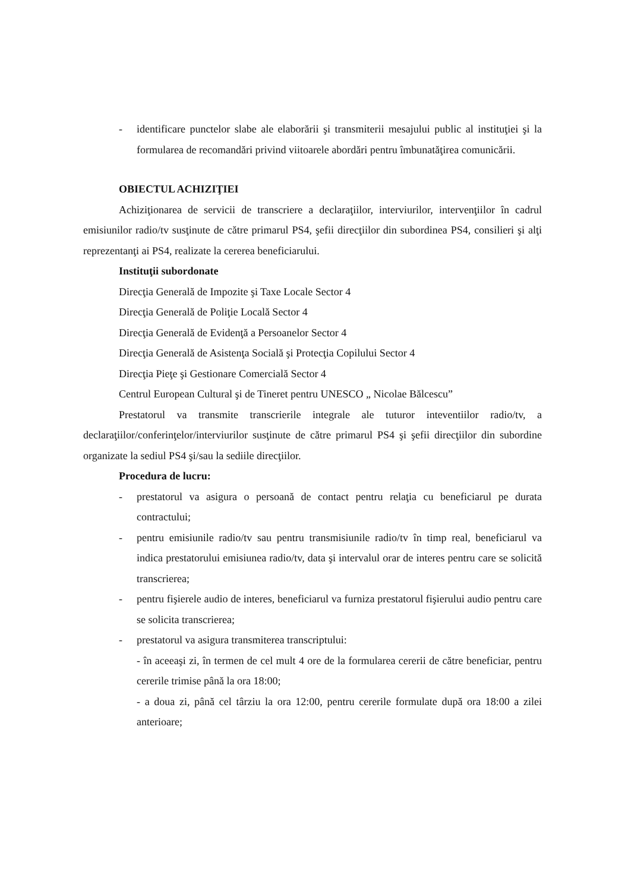- identificare punctelor slabe ale elaborării şi transmiterii mesajului public al instituţiei şi la formularea de recomandări privind viitoarele abordări pentru îmbunatăţirea comunicării.
OBIECTUL ACHIZIŢIEI
Achiziţionarea de servicii de transcriere a declaraţiilor, interviurilor, intervenţiilor în cadrul emisiunilor radio/tv susţinute de către primarul PS4, şefii direcţiilor din subordinea PS4, consilieri şi alţi reprezentanţi ai PS4, realizate la cererea beneficiarului.
Instituţii subordonate
Direcţia Generală de Impozite şi Taxe Locale Sector 4
Direcţia Generală de Poliţie Locală Sector 4
Direcţia Generală de Evidenţă a Persoanelor Sector 4
Direcţia Generală de Asistenţa Socială şi Protecţia Copilului Sector 4
Direcţia Pieţe şi Gestionare Comercială Sector 4
Centrul European Cultural şi de Tineret pentru UNESCO „ Nicolae Bălcescu”
Prestatorul va transmite transcrierile integrale ale tuturor inteventiilor radio/tv, a declaraţiilor/conferinţelor/interviurilor susţinute de către primarul PS4 şi şefii direcţiilor din subordine organizate la sediul PS4 şi/sau la sediile direcţiilor.
Procedura de lucru:
- prestatorul va asigura o persoană de contact pentru relaţia cu beneficiarul pe durata contractului;
- pentru emisiunile radio/tv sau pentru transmisiunile radio/tv în timp real, beneficiarul va indica prestatorului emisiunea radio/tv, data şi intervalul orar de interes pentru care se solicită transcrierea;
- pentru fişierele audio de interes, beneficiarul va furniza prestatorul fişierului audio pentru care se solicita transcrierea;
- prestatorul va asigura transmiterea transcriptului:
- în aceeaşi zi, în termen de cel mult 4 ore de la formularea cererii de către beneficiar, pentru cererile trimise până la ora 18:00;
- a doua zi, până cel târziu la ora 12:00, pentru cererile formulate după ora 18:00 a zilei anterioare;